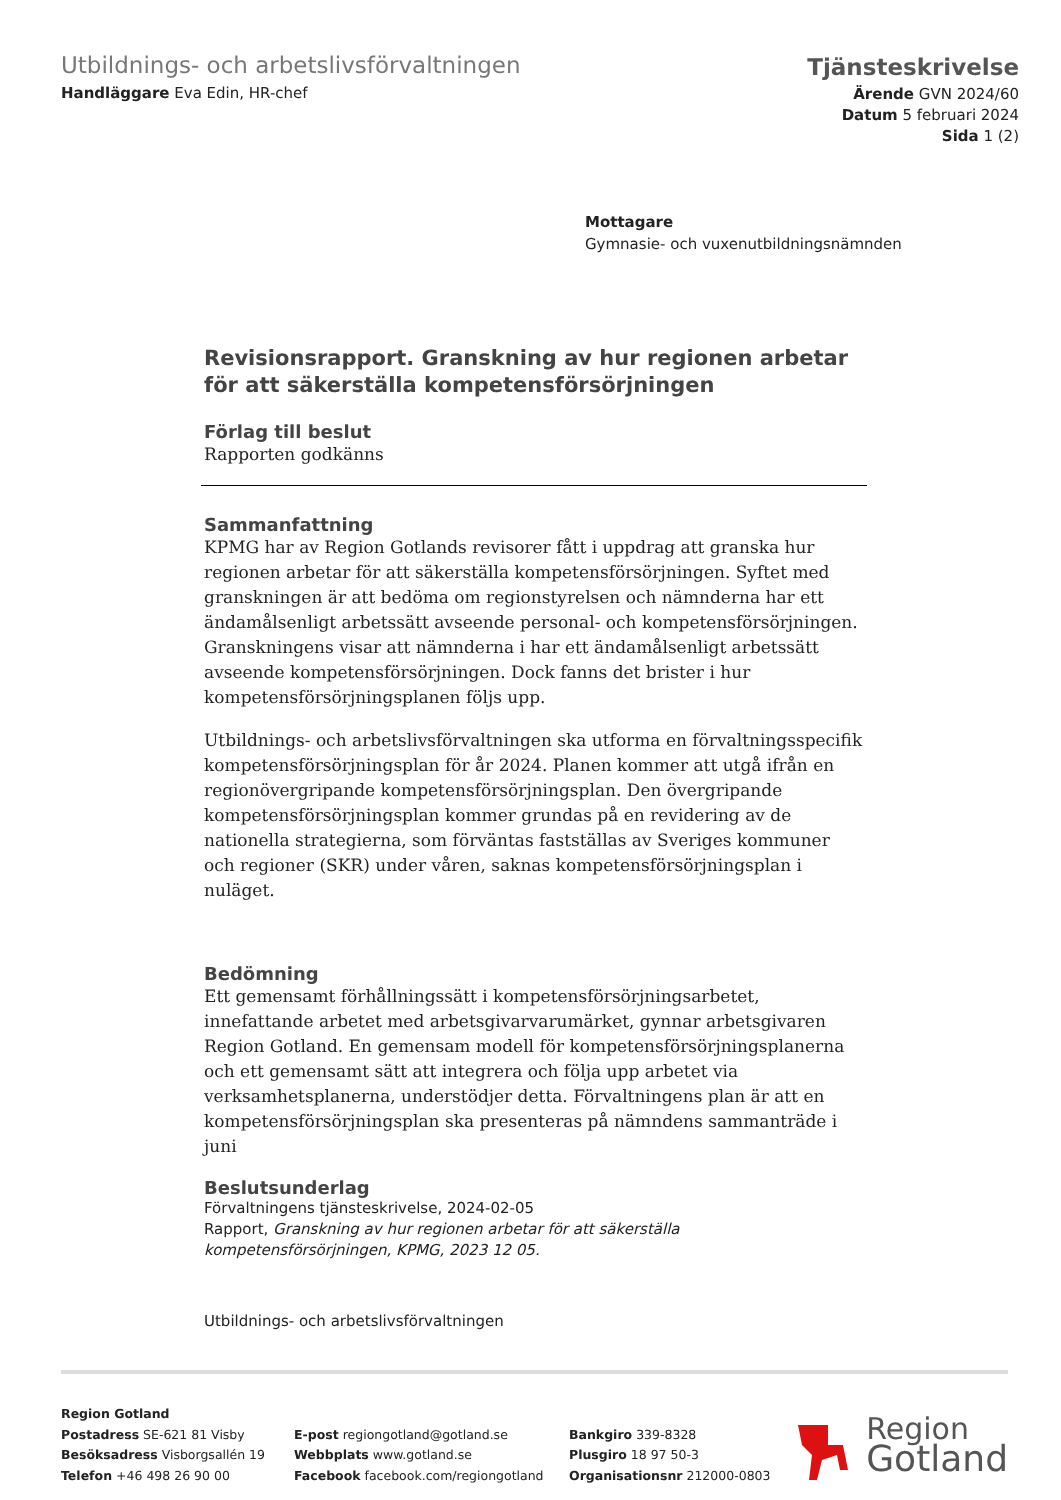Utbildnings- och arbetslivsförvaltningen
Handläggare Eva Edin, HR-chef
Tjänsteskrivelse
Ärende GVN 2024/60
Datum 5 februari 2024
Sida 1 (2)
Mottagare
Gymnasie- och vuxenutbildningsnämnden
Revisionsrapport. Granskning av hur regionen arbetar för att säkerställa kompetensförsörjningen
Förlag till beslut
Rapporten godkänns
Sammanfattning
KPMG har av Region Gotlands revisorer fått i uppdrag att granska hur regionen arbetar för att säkerställa kompetensförsörjningen. Syftet med granskningen är att bedöma om regionstyrelsen och nämnderna har ett ändamålsenligt arbetssätt avseende personal- och kompetensförsörjningen. Granskningens visar att nämnderna i har ett ändamålsenligt arbetssätt avseende kompetensförsörjningen. Dock fanns det brister i hur kompetensförsörjningsplanen följs upp.
Utbildnings- och arbetslivsförvaltningen ska utforma en förvaltningsspecifik kompetensförsörjningsplan för år 2024. Planen kommer att utgå ifrån en regionövergripande kompetensförsörjningsplan. Den övergripande kompetensförsörjningsplan kommer grundas på en revidering av de nationella strategierna, som förväntas fastställas av Sveriges kommuner och regioner (SKR) under våren, saknas kompetensförsörjningsplan i nuläget.
Bedömning
Ett gemensamt förhållningssätt i kompetensförsörjningsarbetet, innefattande arbetet med arbetsgivarvarumärket, gynnar arbetsgivaren Region Gotland. En gemensam modell för kompetensförsörjningsplanerna och ett gemensamt sätt att integrera och följa upp arbetet via verksamhetsplanerna, understödjer detta. Förvaltningens plan är att en kompetensförsörjningsplan ska presenteras på nämndens sammanträde i juni
Beslutsunderlag
Förvaltningens tjänsteskrivelse, 2024-02-05
Rapport, Granskning av hur regionen arbetar för att säkerställa kompetensförsörjningen, KPMG, 2023 12 05.
Utbildnings- och arbetslivsförvaltningen
Region Gotland
Postadress SE-621 81 Visby
Besöksadress Visborgsallén 19
Telefon +46 498 26 90 00
E-post regiongotland@gotland.se
Webbplats www.gotland.se
Facebook facebook.com/regiongotland
Bankgiro 339-8328
Plusgiro 18 97 50-3
Organisationsnr 212000-0803
Region
Gotland